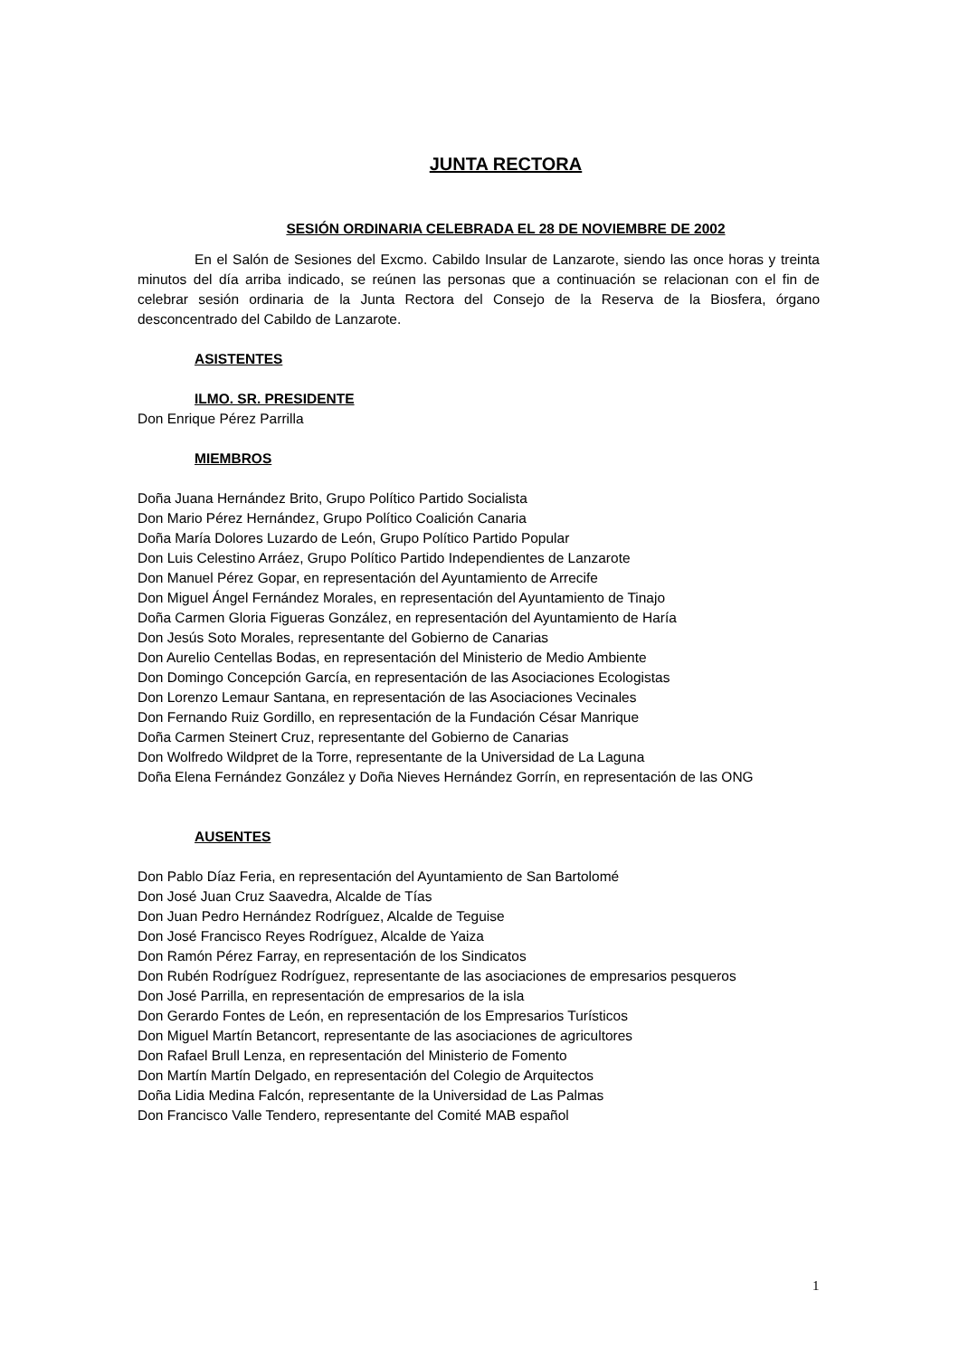JUNTA RECTORA
SESIÓN ORDINARIA CELEBRADA EL 28 DE NOVIEMBRE DE 2002
En el Salón de Sesiones del Excmo. Cabildo Insular de Lanzarote, siendo las once horas y treinta minutos del día arriba indicado, se reúnen las personas que a continuación se relacionan con el fin de celebrar sesión ordinaria de la Junta Rectora del Consejo de la Reserva de la Biosfera, órgano desconcentrado del Cabildo de Lanzarote.
ASISTENTES
ILMO. SR. PRESIDENTE
Don Enrique Pérez Parrilla
MIEMBROS
Doña Juana Hernández Brito, Grupo Político Partido Socialista
Don Mario Pérez Hernández, Grupo Político Coalición Canaria
Doña María Dolores Luzardo de León, Grupo Político Partido Popular
Don Luis Celestino Arráez, Grupo Político Partido Independientes de Lanzarote
Don Manuel Pérez Gopar, en representación del Ayuntamiento de Arrecife
Don Miguel Ángel Fernández Morales, en representación del Ayuntamiento de Tinajo
Doña Carmen Gloria Figueras González, en representación del Ayuntamiento de Haría
Don Jesús Soto Morales, representante del Gobierno de Canarias
Don Aurelio Centellas Bodas, en representación del Ministerio de Medio Ambiente
Don Domingo Concepción García, en representación de las Asociaciones Ecologistas
Don Lorenzo Lemaur Santana, en representación de las Asociaciones Vecinales
Don Fernando Ruiz Gordillo, en representación de la Fundación César Manrique
Doña Carmen Steinert Cruz, representante del Gobierno de Canarias
Don Wolfredo Wildpret de la Torre, representante de la Universidad de La Laguna
Doña Elena Fernández González y Doña Nieves Hernández Gorrín, en representación de las ONG
AUSENTES
Don Pablo Díaz Feria, en representación del Ayuntamiento de San Bartolomé
Don José Juan Cruz Saavedra, Alcalde de Tías
Don Juan Pedro Hernández Rodríguez, Alcalde de Teguise
Don José Francisco Reyes Rodríguez, Alcalde de Yaiza
Don Ramón Pérez Farray, en representación de los Sindicatos
Don Rubén Rodríguez Rodríguez, representante de las asociaciones de empresarios pesqueros
Don José Parrilla, en representación de empresarios de la isla
Don Gerardo Fontes de León, en representación de los Empresarios Turísticos
Don Miguel Martín Betancort, representante de las asociaciones de agricultores
Don Rafael Brull Lenza, en representación del Ministerio de Fomento
Don Martín Martín Delgado, en representación del Colegio de Arquitectos
Doña Lidia Medina Falcón, representante de la Universidad de Las Palmas
Don Francisco Valle Tendero, representante del Comité MAB español
1